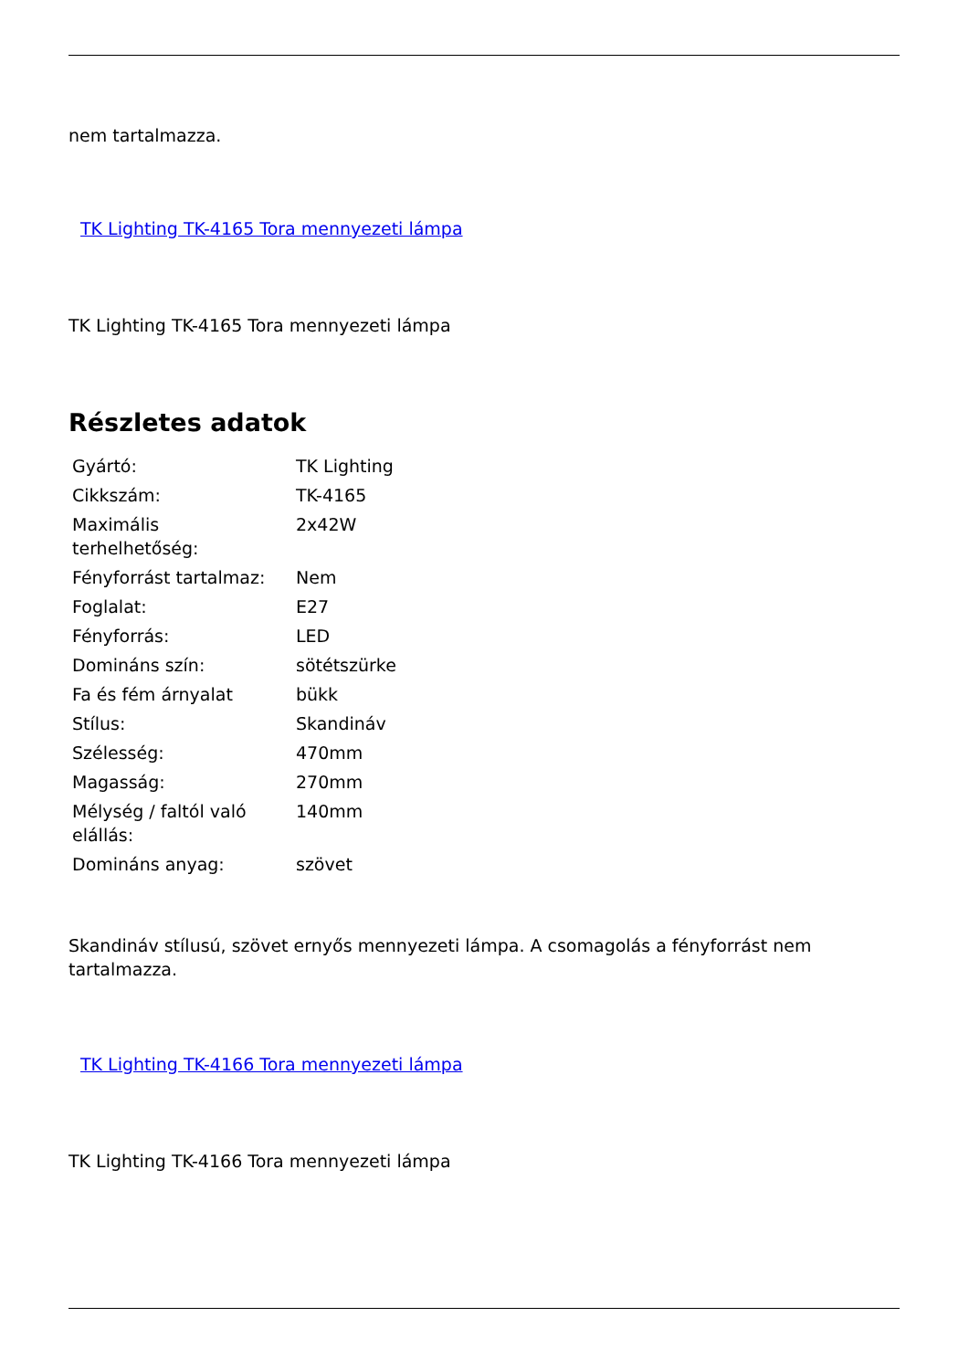nem tartalmazza.
TK Lighting TK-4165 Tora mennyezeti lámpa
TK Lighting TK-4165 Tora mennyezeti lámpa
Részletes adatok
| Gyártó: | TK Lighting |
| Cikkszám: | TK-4165 |
| Maximális terhelhetőség: | 2x42W |
| Fényforrást tartalmaz: | Nem |
| Foglalat: | E27 |
| Fényforrás: | LED |
| Domináns szín: | sötétszürke |
| Fa és fém árnyalat | bükk |
| Stílus: | Skandináv |
| Szélesség: | 470mm |
| Magasság: | 270mm |
| Mélység / faltól való elállás: | 140mm |
| Domináns anyag: | szövet |
Skandináv stílusú, szövet ernyős mennyezeti lámpa. A csomagolás a fényforrást nem tartalmazza.
TK Lighting TK-4166 Tora mennyezeti lámpa
TK Lighting TK-4166 Tora mennyezeti lámpa